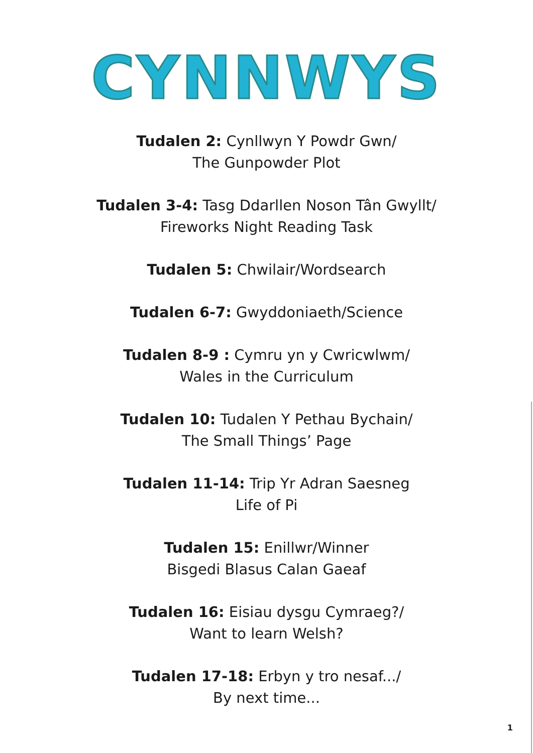CYNNWYS
Tudalen 2: Cynllwyn Y Powdr Gwn/
The Gunpowder Plot
Tudalen 3-4: Tasg Ddarllen Noson Tân Gwyllt/
Fireworks Night Reading Task
Tudalen 5: Chwilair/Wordsearch
Tudalen 6-7: Gwyddoniaeth/Science
Tudalen 8-9 : Cymru yn y Cwricwlwm/
Wales in the Curriculum
Tudalen 10: Tudalen Y Pethau Bychain/
The Small Things’ Page
Tudalen 11-14: Trip Yr Adran Saesneg
Life of Pi
Tudalen 15: Enillwr/Winner
Bisgedi Blasus Calan Gaeaf
Tudalen 16: Eisiau dysgu Cymraeg?/
Want to learn Welsh?
Tudalen 17-18: Erbyn y tro nesaf.../
By next time...
1